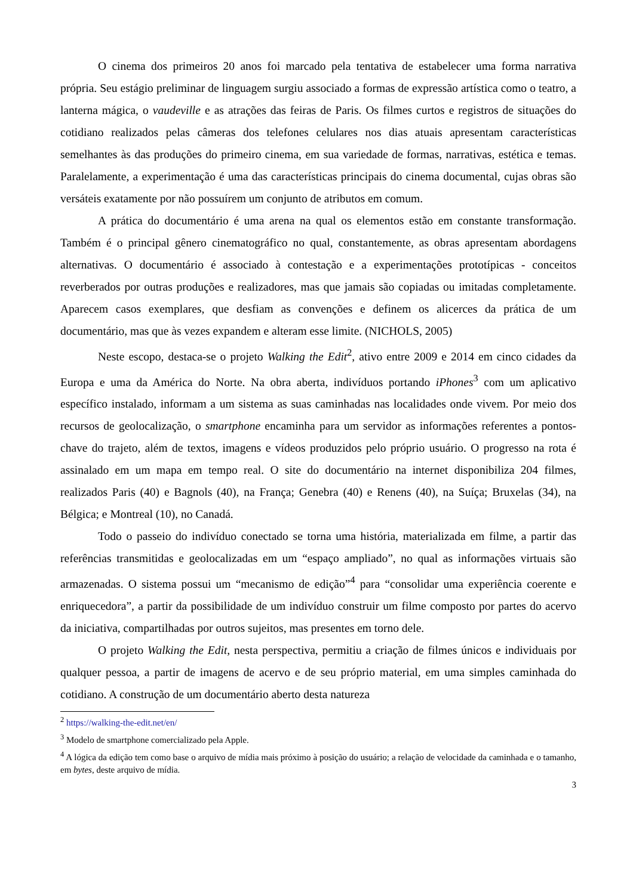O cinema dos primeiros 20 anos foi marcado pela tentativa de estabelecer uma forma narrativa própria. Seu estágio preliminar de linguagem surgiu associado a formas de expressão artística como o teatro, a lanterna mágica, o vaudeville e as atrações das feiras de Paris. Os filmes curtos e registros de situações do cotidiano realizados pelas câmeras dos telefones celulares nos dias atuais apresentam características semelhantes às das produções do primeiro cinema, em sua variedade de formas, narrativas, estética e temas. Paralelamente, a experimentação é uma das características principais do cinema documental, cujas obras são versáteis exatamente por não possuírem um conjunto de atributos em comum.
A prática do documentário é uma arena na qual os elementos estão em constante transformação. Também é o principal gênero cinematográfico no qual, constantemente, as obras apresentam abordagens alternativas. O documentário é associado à contestação e a experimentações prototípicas - conceitos reverberados por outras produções e realizadores, mas que jamais são copiadas ou imitadas completamente. Aparecem casos exemplares, que desfiam as convenções e definem os alicerces da prática de um documentário, mas que às vezes expandem e alteram esse limite. (NICHOLS, 2005)
Neste escopo, destaca-se o projeto Walking the Edit<sup>2</sup>, ativo entre 2009 e 2014 em cinco cidades da Europa e uma da América do Norte. Na obra aberta, indivíduos portando iPhones<sup>3</sup> com um aplicativo específico instalado, informam a um sistema as suas caminhadas nas localidades onde vivem. Por meio dos recursos de geolocalização, o smartphone encaminha para um servidor as informações referentes a pontos-chave do trajeto, além de textos, imagens e vídeos produzidos pelo próprio usuário. O progresso na rota é assinalado em um mapa em tempo real. O site do documentário na internet disponibiliza 204 filmes, realizados Paris (40) e Bagnols (40), na França; Genebra (40) e Renens (40), na Suíça; Bruxelas (34), na Bélgica; e Montreal (10), no Canadá.
Todo o passeio do indivíduo conectado se torna uma história, materializada em filme, a partir das referências transmitidas e geolocalizadas em um “espaço ampliado”, no qual as informações virtuais são armazenadas. O sistema possui um “mecanismo de edição”<sup>4</sup> para “consolidar uma experiência coerente e enriquecedora”, a partir da possibilidade de um indivíduo construir um filme composto por partes do acervo da iniciativa, compartilhadas por outros sujeitos, mas presentes em torno dele.
O projeto Walking the Edit, nesta perspectiva, permitiu a criação de filmes únicos e individuais por qualquer pessoa, a partir de imagens de acervo e de seu próprio material, em uma simples caminhada do cotidiano. A construção de um documentário aberto desta natureza
<sup>2</sup> https://walking-the-edit.net/en/
<sup>3</sup> Modelo de smartphone comercializado pela Apple.
<sup>4</sup> A lógica da edição tem como base o arquivo de mídia mais próximo à posição do usuário; a relação de velocidade da caminhada e o tamanho, em bytes, deste arquivo de mídia.
3